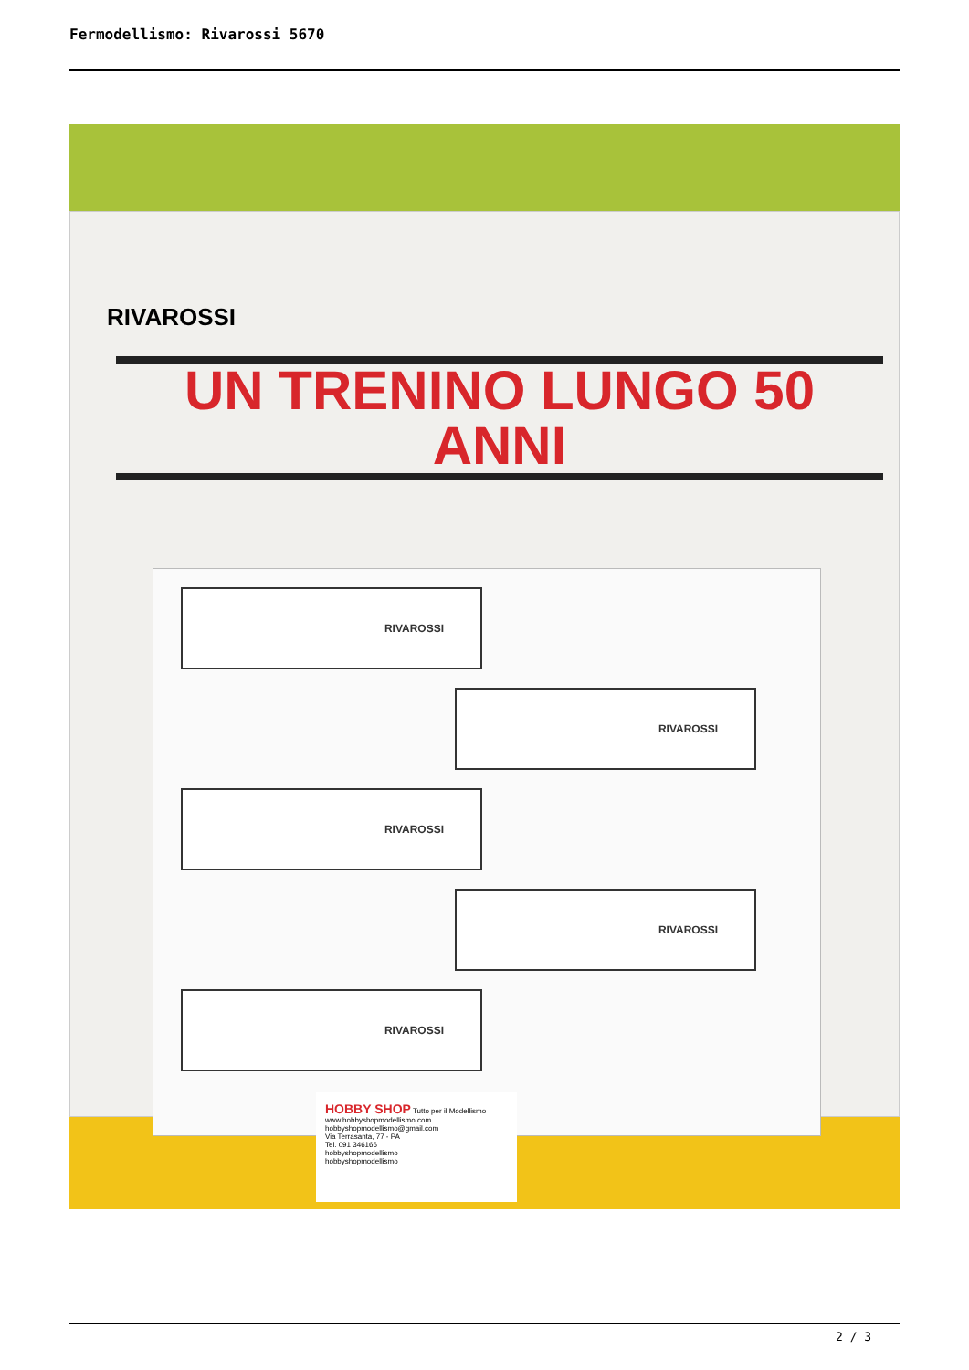Fermodellismo: Rivarossi 5670
RIVAROSSI
UN TRENINO LUNGO 50 ANNI
RIVAROSSI
RIVAROSSI
RIVAROSSI
RIVAROSSI
RIVAROSSI
HOBBY SHOP Tutto per il Modellismo
www.hobbyshopmodellismo.com
hobbyshopmodellismo@gmail.com
Via Terrasanta, 77 - PA
Tel. 091 346166
hobbyshopmodellismo
hobbyshopmodellismo
2 / 3